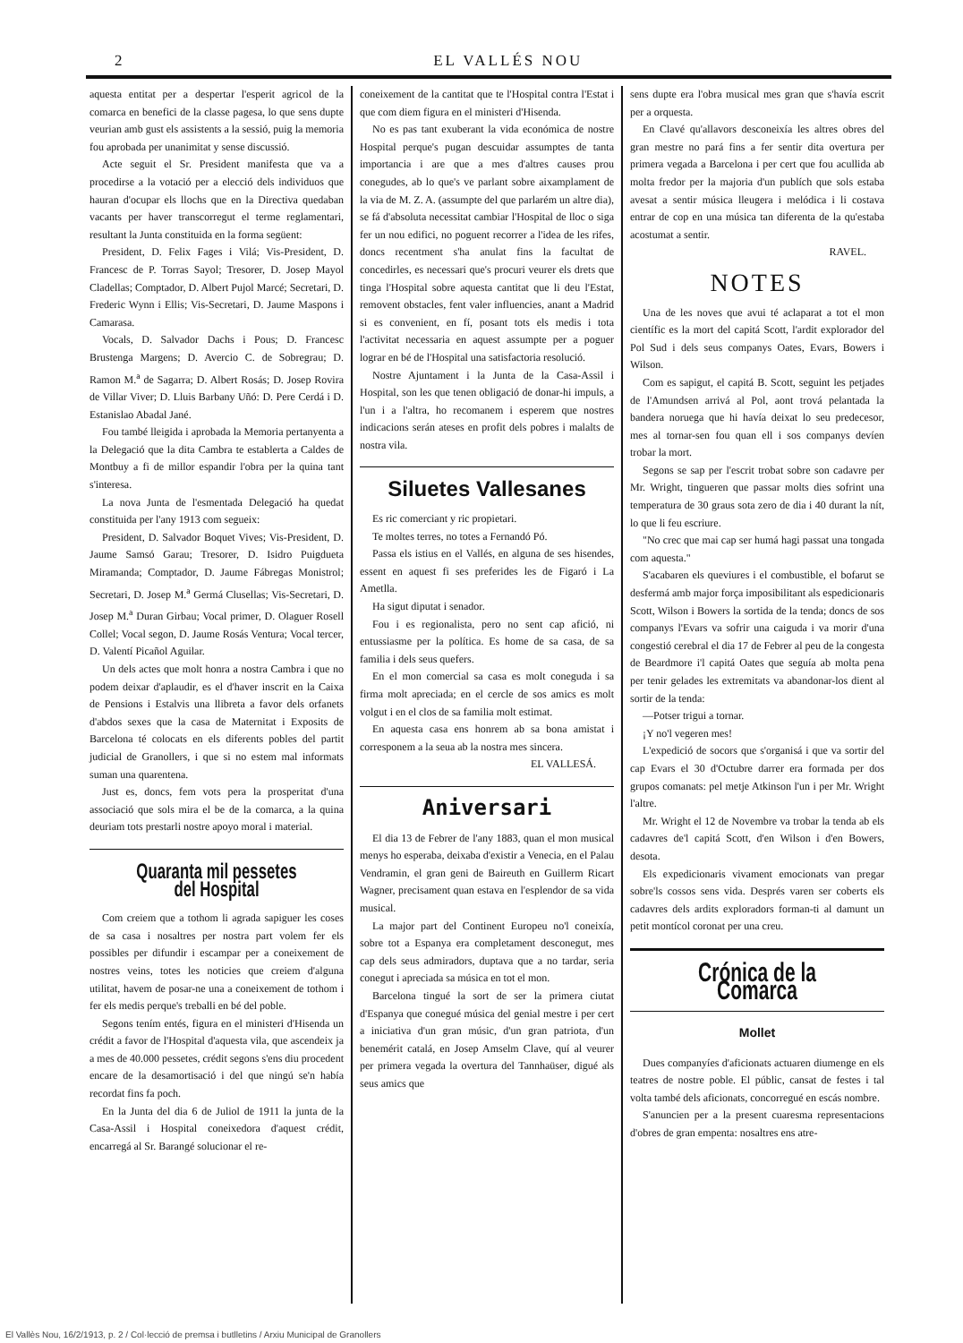2 EL VALLÉS NOU
aquesta entitat per a despertar l'esperit agricol de la comarca en benefici de la classe pagesa, lo que sens dupte veurian amb gust els assistents a la sessió, puig la memoria fou aprobada per unanimitat y sense discussió.
Acte seguit el Sr. President manifesta que va a procedirse a la votació per a elecció dels individuos que hauran d'ocupar els llochs que en la Directiva quedaban vacants per haver transcorregut el terme reglamentari, resultant la Junta constituida en la forma següent:
President, D. Felix Fages i Vilá; Vis-President, D. Francesc de P. Torras Sayol; Tresorer, D. Josep Mayol Cladellas; Comptador, D. Albert Pujol Marcé; Secretari, D. Frederic Wynn i Ellis; Vis-Secretari, D. Jaume Maspons i Camarasa.
Vocals, D. Salvador Dachs i Pous; D. Francesc Brustenga Margens; D. Avercio C. de Sobregrau; D. Ramon M.<sup>a</sup> de Sagarra; D. Albert Rosás; D. Josep Rovira de Villar Viver; D. Lluis Barbany Uñó: D. Pere Cerdá i D. Estanislao Abadal Jané.
Fou també lleigida i aprobada la Memoria pertanyenta a la Delegació que la dita Cambra te establerta a Caldes de Montbuy a fi de millor espandir l'obra per la quina tant s'interesa.
La nova Junta de l'esmentada Delegació ha quedat constituida per l'any 1913 com segueix:
President, D. Salvador Boquet Vives; Vis-President, D. Jaume Samsó Garau; Tresorer, D. Isidro Puigdueta Miramanda; Comptador, D. Jaume Fábregas Monistrol; Secretari, D. Josep M.<sup>a</sup> Germá Clusellas; Vis-Secretari, D. Josep M.<sup>a</sup> Duran Girbau; Vocal primer, D. Olaguer Rosell Collel; Vocal segon, D. Jaume Rosás Ventura; Vocal tercer, D. Valentí Picañol Aguilar.
Un dels actes que molt honra a nostra Cambra i que no podem deixar d'aplaudir, es el d'haver inscrit en la Caixa de Pensions i Estalvis una llibreta a favor dels orfanets d'abdos sexes que la casa de Maternitat i Exposits de Barcelona té colocats en els diferents pobles del partit judicial de Granollers, i que si no estem mal informats suman una quarentena.
Just es, doncs, fem vots pera la prosperitat d'una associació que sols mira el be de la comarca, a la quina deuriam tots prestarli nostre apoyo moral i material.
Quaranta mil pessetes del Hospital
Com creiem que a tothom li agrada sapiguer les coses de sa casa i nosaltres per nostra part volem fer els possibles per difundir i escampar per a coneixement de nostres veins, totes les noticies que creiem d'alguna utilitat, havem de posar-ne una a coneixement de tothom i fer els medis perque's treballi en bé del poble.
Segons tením entés, figura en el ministeri d'Hisenda un crédit a favor de l'Hospital d'aquesta vila, que ascendeix ja a mes de 40.000 pessetes, crédit segons s'ens diu procedent encare de la desamortisació i del que ningú se'n había recordat fins fa poch.
En la Junta del dia 6 de Juliol de 1911 la junta de la Casa-Assil i Hospital coneixedora d'aquest crédit, encarregá al Sr. Barangé solucionar el re-
coneixement de la cantitat que te l'Hospital contra l'Estat i que com diem figura en el ministeri d'Hisenda.
No es pas tant exuberant la vida económica de nostre Hospital perque's pugan descuidar assumptes de tanta importancia i are que a mes d'altres causes prou conegudes, ab lo que's ve parlant sobre aixamplament de la via de M. Z. A. (assumpte del que parlarém un altre dia), se fá d'absoluta necessitat cambiar l'Hospital de lloc o siga fer un nou edifici, no poguent recorrer a l'idea de les rifes, doncs recentment s'ha anulat fins la facultat de concedirles, es necessari que's procuri veurer els drets que tinga l'Hospital sobre aquesta cantitat que li deu l'Estat, removent obstacles, fent valer influencies, anant a Madrid si es convenient, en fí, posant tots els medis i tota l'activitat necessaria en aquest assumpte per a poguer lograr en bé de l'Hospital una satisfactoria resolució.
Nostre Ajuntament i la Junta de la Casa-Assil i Hospital, son les que tenen obligació de donar-hi impuls, a l'un i a l'altra, ho recomanem i esperem que nostres indicacions serán ateses en profit dels pobres i malalts de nostra vila.
Siluetes Vallesanes
Es ric comerciant y ric propietari.
Te moltes terres, no totes a Fernandó Pó.
Passa els istius en el Vallés, en alguna de ses hisendes, essent en aquest fi ses preferides les de Figaró i La Ametlla.
Ha sigut diputat i senador.
Fou i es regionalista, pero no sent cap afició, ni entussiasme per la política. Es home de sa casa, de sa familia i dels seus quefers.
En el mon comercial sa casa es molt coneguda i sa firma molt apreciada; en el cercle de sos amics es molt volgut i en el clos de sa familia molt estimat.
En aquesta casa ens honrem ab sa bona amistat i corresponem a la seua ab la nostra mes sincera.
EL VALLESÁ.
Aniversari
El dia 13 de Febrer de l'any 1883, quan el mon musical menys ho esperaba, deixaba d'existir a Venecia, en el Palau Vendramin, el gran geni de Baireuth en Guillerm Ricart Wagner, precisament quan estava en l'esplendor de sa vida musical.
La major part del Continent Europeu no'l coneixía, sobre tot a Espanya era completament desconegut, mes cap dels seus admiradors, duptava que a no tardar, seria conegut i apreciada sa música en tot el mon.
Barcelona tingué la sort de ser la primera ciutat d'Espanya que conegué música del genial mestre i per cert a iniciativa d'un gran músic, d'un gran patriota, d'un benemérit catalá, en Josep Amselm Clave, quí al veurer per primera vegada la overtura del Tannhaüser, digué als seus amics que
sens dupte era l'obra musical mes gran que s'havía escrit per a orquesta.
En Clavé qu'allavors desconeixía les altres obres del gran mestre no pará fins a fer sentir dita overtura per primera vegada a Barcelona i per cert que fou acullida ab molta fredor per la majoria d'un publích que sols estaba avesat a sentir música lleugera i melódica i li costava entrar de cop en una música tan diferenta de la qu'estaba acostumat a sentir.
RAVEL.
NOTES
Una de les noves que avui té aclaparat a tot el mon científic es la mort del capitá Scott, l'ardit explorador del Pol Sud i dels seus companys Oates, Evars, Bowers i Wilson.
Com es sapigut, el capitá B. Scott, seguint les petjades de l'Amundsen arrivá al Pol, aont trová pelantada la bandera noruega que hi havía deixat lo seu predecesor, mes al tornar-sen fou quan ell i sos companys devíen trobar la mort.
Segons se sap per l'escrit trobat sobre son cadavre per Mr. Wright, tingueren que passar molts dies sofrint una temperatura de 30 graus sota zero de dia i 40 durant la nít, lo que li feu escriure.
"No crec que mai cap ser humá hagi passat una tongada com aquesta."
S'acabaren els queviures i el combustible, el bofarut se desfermá amb major força imposibilitant als espedicionaris Scott, Wilson i Bowers la sortida de la tenda; doncs de sos companys l'Evars va sofrir una caiguda i va morir d'una congestió cerebral el dia 17 de Febrer al peu de la congesta de Beardmore i'l capitá Oates que seguía ab molta pena per tenir gelades les extremitats va abandonar-los dient al sortir de la tenda:
—Potser trigui a tornar.
¡Y no'l vegeren mes!
L'expedició de socors que s'organisá i que va sortir del cap Evars el 30 d'Octubre darrer era formada per dos grupos comanats: pel metje Atkinson l'un i per Mr. Wright l'altre.
Mr. Wright el 12 de Novembre va trobar la tenda ab els cadavres de'l capitá Scott, d'en Wilson i d'en Bowers, desota.
Els expedicionaris vivament emocionats van pregar sobre'ls cossos sens vida. Després varen ser coberts els cadavres dels ardits exploradors forman-ti al damunt un petit montícol coronat per una creu.
Crónica de la Comarca
Mollet
Dues companyíes d'aficionats actuaren diumenge en els teatres de nostre poble. El públic, cansat de festes i tal volta també dels aficionats, concorregué en escás nombre.
S'anuncien per a la present cuaresma representacions d'obres de gran empenta: nosaltres ens atre-
El Vallès Nou, 16/2/1913, p. 2 / Col·lecció de premsa i butlletins / Arxiu Municipal de Granollers